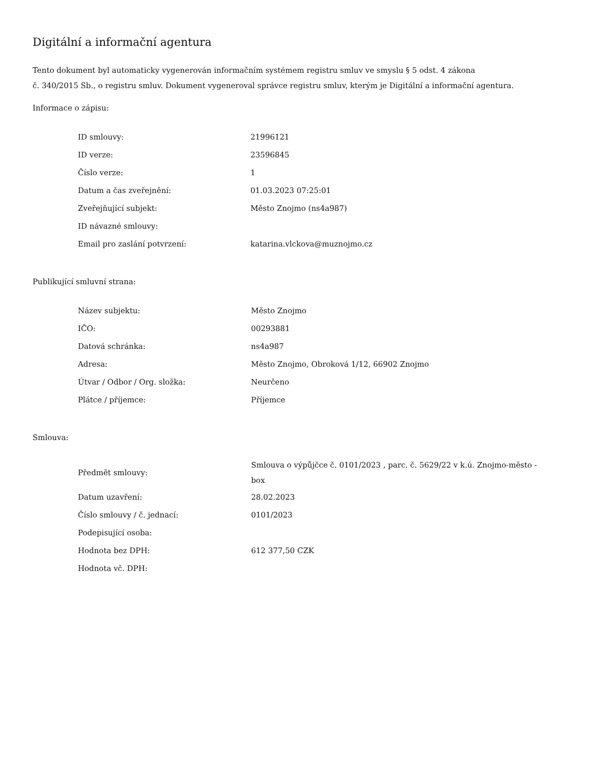Digitální a informační agentura
Tento dokument byl automaticky vygenerován informačním systémem registru smluv ve smyslu § 5 odst. 4 zákona
č. 340/2015 Sb., o registru smluv. Dokument vygeneroval správce registru smluv, kterým je Digitální a informační agentura.
Informace o zápisu:
| ID smlouvy: | 21996121 |
| ID verze: | 23596845 |
| Číslo verze: | 1 |
| Datum a čas zveřejnění: | 01.03.2023 07:25:01 |
| Zveřejňující subjekt: | Město Znojmo (ns4a987) |
| ID návazné smlouvy: | |
| Email pro zaslání potvrzení: | katarina.vlckova@muznojmo.cz |
Publikující smluvní strana:
| Název subjektu: | Město Znojmo |
| IČO: | 00293881 |
| Datová schránka: | ns4a987 |
| Adresa: | Město Znojmo, Obroková 1/12, 66902 Znojmo |
| Útvar / Odbor / Org. složka: | Neurčeno |
| Plátce / příjemce: | Příjemce |
Smlouva:
| Předmět smlouvy: | Smlouva o výpůjčce č. 0101/2023 , parc. č. 5629/22 v k.ú. Znojmo-město - box |
| Datum uzavření: | 28.02.2023 |
| Číslo smlouvy / č. jednací: | 0101/2023 |
| Podepisující osoba: | |
| Hodnota bez DPH: | 612 377,50 CZK |
| Hodnota vč. DPH: | |